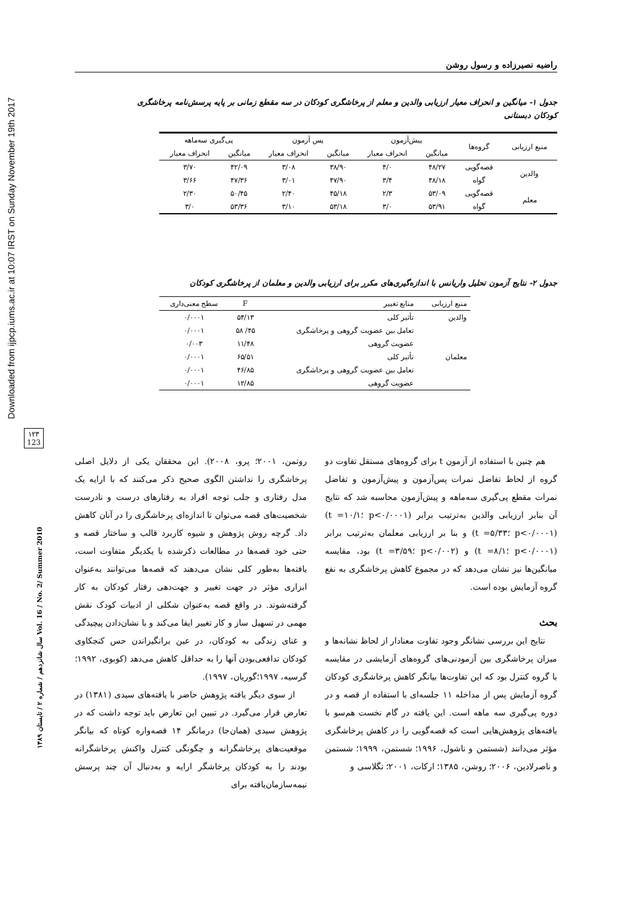Downloaded from ijpcp.iums.ac.ir at 10:07 IRST on Sunday November 19th 2017
۱۲۳
123
سال شانزدهم / شماره ۲ / تابستان ۱۳۸۹ Vol. 16 / No. 2/ Summer 2010
راضیه نصیرزاده و رسول روشن
جدول ۱- میانگین و انحراف معیار ارزیابی والدین و معلم از پرخاشگری کودکان در سه مقطع زمانی بر پایه پرسش‌نامه پرخاشگری کودکان دبستانی
| منبع ارزیابی | گروه‌ها | پیش‌آزمون | | پس آزمون | | پی‌گیری سه‌ماهه | |
| --- | --- | --- | --- | --- | --- | --- | --- |
| | | میانگین | انحراف معیار | میانگین | انحراف معیار | میانگین | انحراف معیار |
| والدین | قصه‌گویی | ۴۸/۲۷ | ۴/۰ | ۳۸/۹۰ | ۳/۰۸ | ۴۲/۰۹ | ۳/۷۰ |
| | گواه | ۴۸/۱۸ | ۳/۴ | ۴۷/۹۰ | ۳/۰۱ | ۴۷/۳۶ | ۳/۶۶ |
| معلم | قصه‌گویی | ۵۳/۰۹ | ۲/۳ | ۴۵/۱۸ | ۲/۴۰ | ۵۰/۴۵ | ۲/۳۰ |
| | گواه | ۵۳/۹۱ | ۳/۰ | ۵۳/۱۸ | ۳/۱۰ | ۵۳/۳۶ | ۳/۰ |
جدول ۲- نتایج آزمون تحلیل واریانس با اندازه‌گیری‌های مکرر برای ارزیابی والدین و معلمان از پرخاشگری کودکان
| منبع ارزیابی | منابع تغییر | F | سطح معنی‌داری |
| --- | --- | --- | --- |
| والدین | تأثیر کلی | ۵۴/۱۳ | ۰/۰۰۰۱ |
| | تعامل بین عضویت گروهی و پرخاشگری | ۴۵/ ۵۸ | ۰/۰۰۰۱ |
| | عضویت گروهی | ۱۱/۴۸ | ۰/۰۰۳ |
| معلمان | تأثیر کلی | ۶۵/۵۱ | ۰/۰۰۰۱ |
| | تعامل بین عضویت گروهی و پرخاشگری | ۴۶/۸۵ | ۰/۰۰۰۱ |
| | عضویت گروهی | ۱۲/۸۵ | ۰/۰۰۰۱ |
هم چنین با استفاده از آزمون t برای گروه‌های مستقل تفاوت دو گروه از لحاظ تفاضل نمرات پس‌آزمون و پیش‌آزمون و تفاضل نمرات مقطع پی‌گیری سه‌ماهه و پیش‌آزمون محاسبه شد که نتایج آن بنابر ارزیابی والدین به‌ترتیب برابر (p<۰/۰۰۰۱ ؛t =۱۰/۱) (p<۰/۰۰۰۱ ؛t =۵/۳۳) و بنا بر ارزیابی معلمان به‌ترتیب برابر (p<۰/۰۰۰۱ ؛t =۸/۱) و (p<۰/۰۰۲ ؛t =۳/۵۹) بود، مقایسه میانگین‌ها نیز نشان می‌دهد که در مجموع کاهش پرخاشگری به نفع گروه آزمایش بوده است.
بحث
نتایج این بررسی نشانگر وجود تفاوت معنادار از لحاظ نشانه‌ها و میزان پرخاشگری بین آزمودنی‌های گروه‌های آزمایشی در مقایسه با گروه کنترل بود که این تفاوت‌ها بیانگر کاهش پرخاشگری کودکان گروه آزمایش پس از مداخله ۱۱ جلسه‌ای با استفاده از قصه و در دوره پی‌گیری سه ماهه است. این یافته در گام نخست هم‌سو با یافته‌های پژوهش‌هایی است که قصه‌گویی را در کاهش پرخاشگری مؤثر می‌دانند (شستمن و ناشول، ۱۹۹۶؛ شستمن، ۱۹۹۹؛ شستمن و ناصرلادین، ۲۰۰۶؛ روشن، ۱۳۸۵؛ ارکات، ۲۰۰۱؛ تگلاسی و
روتمن، ۲۰۰۱؛ پرو، ۲۰۰۸). این محققان یکی از دلایل اصلی پرخاشگری را نداشتن الگوی صحیح ذکر می‌کنند که با ارایه یک مدل رفتاری و جلب توجه افراد به رفتارهای درست و نادرست شخصیت‌های قصه می‌توان تا اندازه‌ای پرخاشگری را در آنان کاهش داد. گرچه روش پژوهش و شیوه کاربرد قالب و ساختار قصه و حتی خود قصه‌ها در مطالعات ذکرشده با یکدیگر متفاوت است، یافته‌ها به‌طور کلی نشان می‌دهند که قصه‌ها می‌توانند به‌عنوان ابزاری مؤثر در جهت تغییر و جهت‌دهی رفتار کودکان به کار گرفته‌شوند. در واقع قصه به‌عنوان شکلی از ادبیات کودک نقش مهمی در تسهیل ساز و کار تغییر ایفا می‌کند و با نشان‌دادن پیچیدگی و غنای زندگی به کودکان، در عین برانگیزاندن حس کنجکاوی کودکان تدافعی‌بودن آنها را به حداقل کاهش می‌دهد (کوبوی، ۱۹۹۲؛ گرسیه، ۱۹۹۷؛گوریان، ۱۹۹۷).
از سوی دیگر یافته پژوهش حاضر با یافته‌های سیدی (۱۳۸۱) در تعارض قرار می‌گیرد. در تبیین این تعارض باید توجه داشت که در پژوهش سیدی (همان‌جا) درمانگر ۱۴ قصه‌واره کوتاه که بیانگر موقعیت‌های پرخاشگرانه و چگونگی کنترل واکنش پرخاشگرانه بودند را به کودکان پرخاشگر ارایه و به‌دنبال آن چند پرسش نیمه‌سازمان‌یافته برای